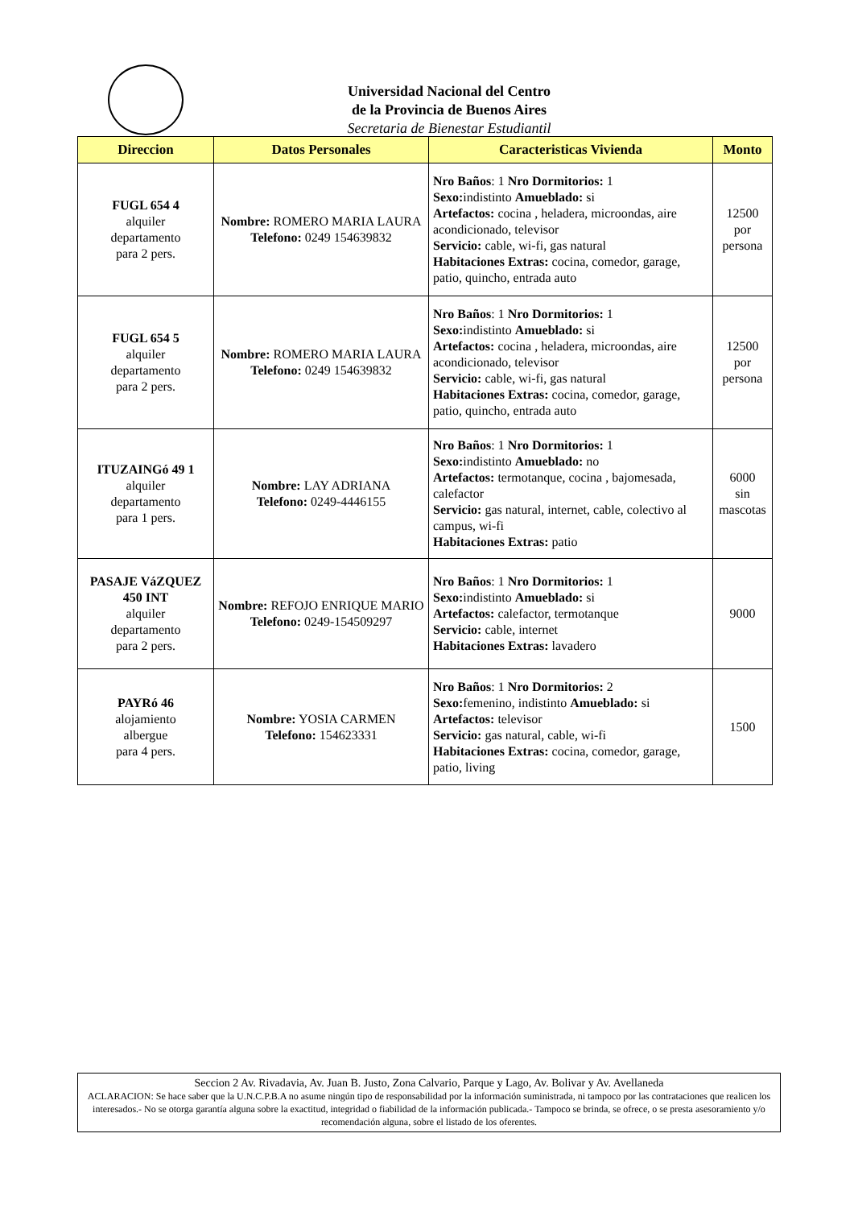Universidad Nacional del Centro
de la Provincia de Buenos Aires
Secretaria de Bienestar Estudiantil
| Direccion | Datos Personales | Caracteristicas Vivienda | Monto |
| --- | --- | --- | --- |
| FUGL 654 4 alquiler departamento para 2 pers. | Nombre: ROMERO MARIA LAURA Telefono: 0249 154639832 | Nro Baños : 1 Nro Dormitorios: 1 Sexo: indistinto Amueblado: si Artefactos: cocina , heladera, microondas, aire acondicionado, televisor Servicio: cable, wi-fi, gas natural Habitaciones Extras: cocina, comedor, garage, patio, quincho, entrada auto | 12500 por persona |
| FUGL 654 5 alquiler departamento para 2 pers. | Nombre: ROMERO MARIA LAURA Telefono: 0249 154639832 | Nro Baños : 1 Nro Dormitorios: 1 Sexo: indistinto Amueblado: si Artefactos: cocina , heladera, microondas, aire acondicionado, televisor Servicio: cable, wi-fi, gas natural Habitaciones Extras: cocina, comedor, garage, patio, quincho, entrada auto | 12500 por persona |
| ITUZAINGó 49 1 alquiler departamento para 1 pers. | Nombre: LAY ADRIANA Telefono: 0249-4446155 | Nro Baños : 1 Nro Dormitorios: 1 Sexo: indistinto Amueblado: no Artefactos: termotanque, cocina , bajomesada, calefactor Servicio: gas natural, internet, cable, colectivo al campus, wi-fi Habitaciones Extras: patio | 6000 sin mascotas |
| PASAJE VáZQUEZ 450 INT alquiler departamento para 2 pers. | Nombre: REFOJO ENRIQUE MARIO Telefono: 0249-154509297 | Nro Baños : 1 Nro Dormitorios: 1 Sexo: indistinto Amueblado: si Artefactos: calefactor, termotanque Servicio: cable, internet Habitaciones Extras: lavadero | 9000 |
| PAYRó 46 alojamiento albergue para 4 pers. | Nombre: YOSIA CARMEN Telefono: 154623331 | Nro Baños : 1 Nro Dormitorios: 2 Sexo: femenino, indistinto Amueblado: si Artefactos: televisor Servicio: gas natural, cable, wi-fi Habitaciones Extras: cocina, comedor, garage, patio, living | 1500 |
Seccion 2 Av. Rivadavia, Av. Juan B. Justo, Zona Calvario, Parque y Lago, Av. Bolivar y Av. Avellaneda
ACLARACION: Se hace saber que la U.N.C.P.B.A no asume ningún tipo de responsabilidad por la información suministrada, ni tampoco por las contrataciones que realicen los interesados.- No se otorga garantía alguna sobre la exactitud, integridad o fiabilidad de la información publicada.- Tampoco se brinda, se ofrece, o se presta asesoramiento y/o recomendación alguna, sobre el listado de los oferentes.